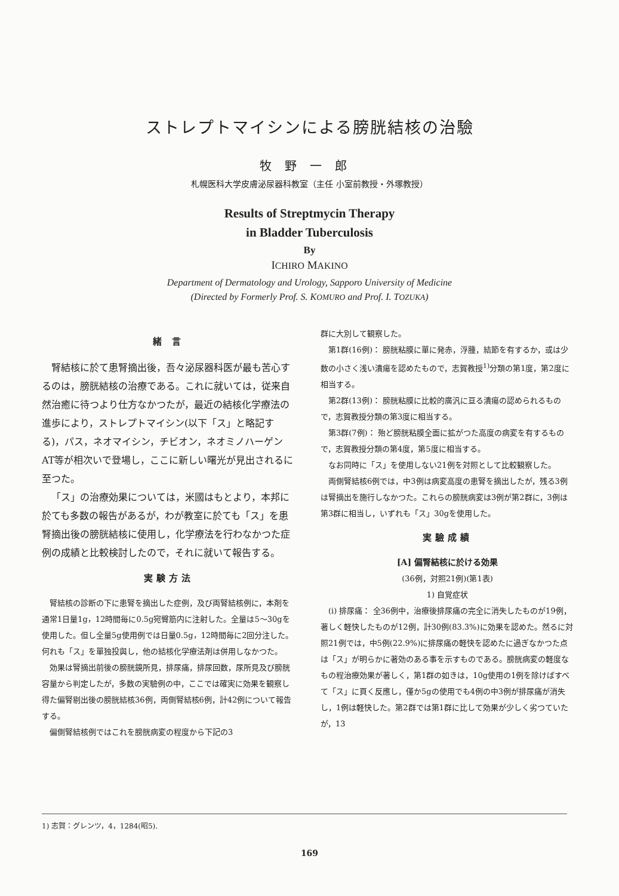ストレプトマイシンによる膀胱結核の治驗
牧野一郎
札幌医科大学皮膚泌尿器科教室（主任 小室前教授・外塚教授）
Results of Streptmycin Therapy
in Bladder Tuberculosis
By
ICHIRO MAKINO
Department of Dermatology and Urology, Sapporo University of Medicine
(Directed by Formerly Prof. S. KOMURO and Prof. I. TOZUKA)
緒 言
腎結核に於て患腎摘出後，吾々泌尿器科医が最も苦心するのは，膀胱結核の治療である。これに就いては，従来自然治癒に待つより仕方なかつたが，最近の結核化学療法の進歩により，ストレプトマイシン(以下「ス」と略記する)，パス，ネオマイシン，チビオン，ネオミノハーゲンAT等が相次いで登場し，ここに新しい曙光が見出されるに至つた。
「ス」の治療効果については，米國はもとより，本邦に於ても多数の報告があるが，わが教室に於ても「ス」を患腎摘出後の膀胱結核に使用し，化学療法を行わなかつた症例の成績と比較検討したので，それに就いて報告する。
実験方法
腎結核の診断の下に患腎を摘出した症例，及び両腎結核例に，本剤を通常1日量1g，12時間毎に0.5g宛臀筋内に注射した。全量は5～30gを使用した。但し全量5g使用例では日量0.5g，12時間毎に2回分注した。何れも「ス」を單独投與し，他の結核化学療法剤は併用しなかつた。
効果は腎摘出前後の膀胱鏡所見，排尿痛，排尿回数，尿所見及び膀胱容量から判定したが，多数の実驗例の中，ここでは確実に効果を観察し得た偏腎剔出後の膀胱結核36例，両側腎結核6例，計42例について報告する。
偏側腎結核例ではこれを膀胱病変の程度から下記の3
群に大別して観察した。
第1群(16例)： 膀胱粘膜に單に発赤，浮腫，結節を有するか，或は少数の小さく浅い潰瘍を認めたもので，志賀教授<sup>1)</sup>分類の第1度，第2度に相当する。
第2群(13例)： 膀胱粘膜に比較的廣汎に亘る潰瘍の認められるもので，志賀教授分類の第3度に相当する。
第3群(7例)： 殆ど膀胱粘膜全面に拡がつた高度の病変を有するもので，志賀教授分類の第4度，第5度に相当する。
なお同時に「ス」を使用しない21例を対照として比較観察した。
両側腎結核6例では，中3例は病変高度の患腎を摘出したが，残る3例は腎摘出を施行しなかつた。これらの膀胱病変は3例が第2群に，3例は第3群に相当し，いずれも「ス」30gを使用した。
実驗成績
[A] 偏腎結核に於ける効果
(36例，対照21例)(第1表)
1) 自覚症状
(i) 排尿痛： 全36例中，治療後排尿痛の完全に消失したものが19例，著しく軽快したものが12例，計30例(83.3%)に効果を認めた。然るに対照21例では，中5例(22.9%)に排尿痛の軽快を認めたに過ぎなかつた点は「ス」が明らかに著効のある事を示すものである。膀胱病変の軽度なもの程治療効果が著しく，第1群の如きは，10g使用の1例を除けばすべて「ス」に頁く反應し，僅か5gの使用でも4例の中3例が排尿痛が消失し，1例は軽快した。第2群では第1群に比して効果が少しく劣つていたが，13
1) 志賀：グレンツ，4，1284(昭5).
169